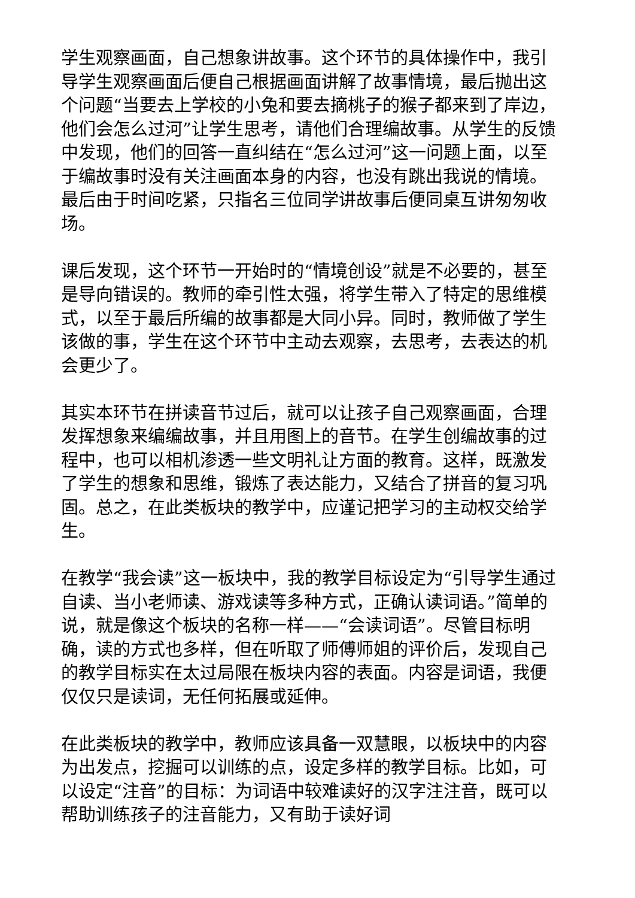学生观察画面，自己想象讲故事。这个环节的具体操作中，我引导学生观察画面后便自己根据画面讲解了故事情境，最后抛出这个问题“当要去上学校的小兔和要去摘桃子的猴子都来到了岸边，他们会怎么过河”让学生思考，请他们合理编故事。从学生的反馈中发现，他们的回答一直纠结在“怎么过河”这一问题上面，以至于编故事时没有关注画面本身的内容，也没有跳出我说的情境。最后由于时间吃紧，只指名三位同学讲故事后便同桌互讲匆匆收场。
课后发现，这个环节一开始时的“情境创设”就是不必要的，甚至是导向错误的。教师的牵引性太强，将学生带入了特定的思维模式，以至于最后所编的故事都是大同小异。同时，教师做了学生该做的事，学生在这个环节中主动去观察，去思考，去表达的机会更少了。
其实本环节在拼读音节过后，就可以让孩子自己观察画面，合理发挥想象来编编故事，并且用图上的音节。在学生创编故事的过程中，也可以相机渗透一些文明礼让方面的教育。这样，既激发了学生的想象和思维，锻炼了表达能力，又结合了拼音的复习巩固。总之，在此类板块的教学中，应谨记把学习的主动权交给学生。
在教学“我会读”这一板块中，我的教学目标设定为“引导学生通过自读、当小老师读、游戏读等多种方式，正确认读词语。”简单的说，就是像这个板块的名称一样——“会读词语”。尽管目标明确，读的方式也多样，但在听取了师傅师姐的评价后，发现自己的教学目标实在太过局限在板块内容的表面。内容是词语，我便仅仅只是读词，无任何拓展或延伸。
在此类板块的教学中，教师应该具备一双慧眼，以板块中的内容为出发点，挖掘可以训练的点，设定多样的教学目标。比如，可以设定“注音”的目标：为词语中较难读好的汉字注注音，既可以帮助训练孩子的注音能力，又有助于读好词